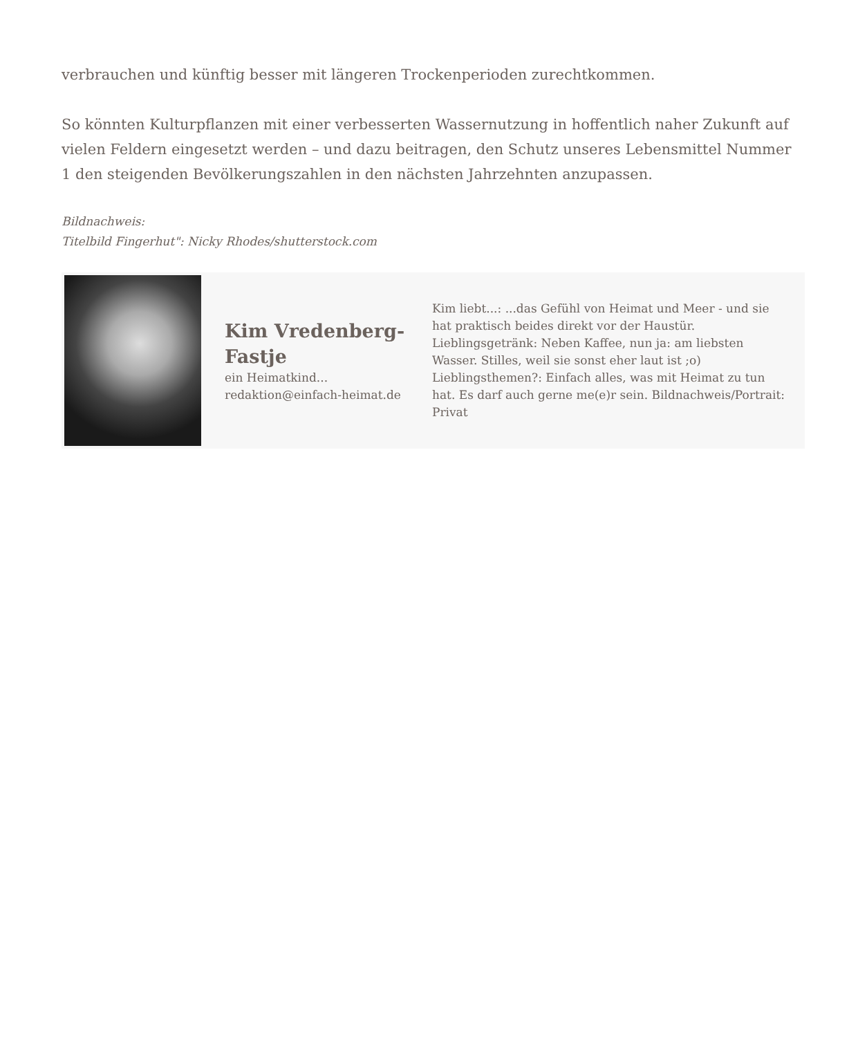verbrauchen und künftig besser mit längeren Trockenperioden zurechtkommen.
So könnten Kulturpflanzen mit einer verbesserten Wassernutzung in hoffentlich naher Zukunft auf vielen Feldern eingesetzt werden – und dazu beitragen, den Schutz unseres Lebensmittel Nummer 1 den steigenden Bevölkerungszahlen in den nächsten Jahrzehnten anzupassen.
Bildnachweis:
Titelbild Fingerhut": Nicky Rhodes/shutterstock.com
Kim Vredenberg-Fastje
ein Heimatkind...
redaktion@einfach-heimat.de
Kim liebt...: ...das Gefühl von Heimat und Meer - und sie hat praktisch beides direkt vor der Haustür. Lieblingsgetränk: Neben Kaffee, nun ja: am liebsten Wasser. Stilles, weil sie sonst eher laut ist ;o) Lieblingsthemen?: Einfach alles, was mit Heimat zu tun hat. Es darf auch gerne me(e)r sein. Bildnachweis/Portrait: Privat